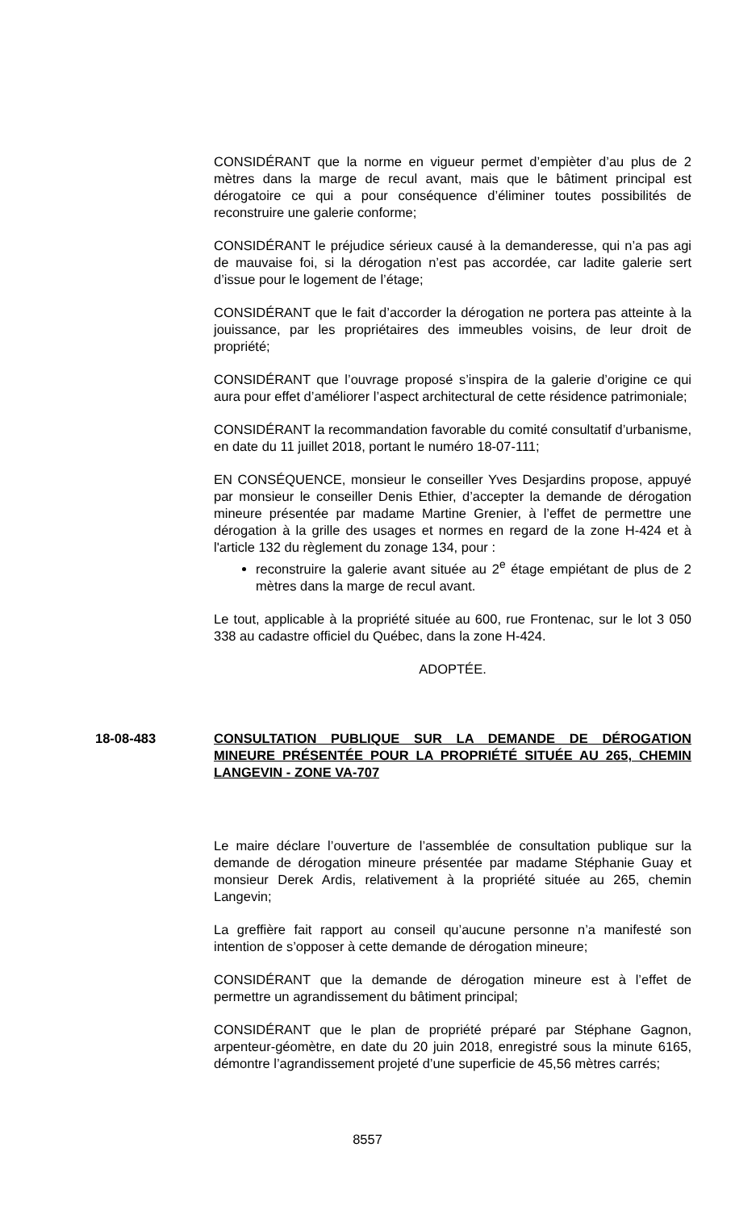CONSIDÉRANT que la norme en vigueur permet d’empièter d’au plus de 2 mètres dans la marge de recul avant, mais que le bâtiment principal est dérogatoire ce qui a pour conséquence d’éliminer toutes possibilités de reconstruire une galerie conforme;
CONSIDÉRANT le préjudice sérieux causé à la demanderesse, qui n’a pas agi de mauvaise foi, si la dérogation n’est pas accordée, car ladite galerie sert d’issue pour le logement de l’étage;
CONSIDÉRANT que le fait d’accorder la dérogation ne portera pas atteinte à la jouissance, par les propriétaires des immeubles voisins, de leur droit de propriété;
CONSIDÉRANT que l’ouvrage proposé s’inspira de la galerie d’origine ce qui aura pour effet d’améliorer l’aspect architectural de cette résidence patrimoniale;
CONSIDÉRANT la recommandation favorable du comité consultatif d’urbanisme, en date du 11 juillet 2018, portant le numéro 18-07-111;
EN CONSÉQUENCE, monsieur le conseiller Yves Desjardins propose, appuyé par monsieur le conseiller Denis Ethier, d’accepter la demande de dérogation mineure présentée par madame Martine Grenier, à l’effet de permettre une dérogation à la grille des usages et normes en regard de la zone H-424 et à l'article 132 du règlement du zonage 134, pour :
reconstruire la galerie avant située au 2<sup>e</sup> étage empiétant de plus de 2 mètres dans la marge de recul avant.
Le tout, applicable à la propriété située au 600, rue Frontenac, sur le lot 3 050 338 au cadastre officiel du Québec, dans la zone H-424.
ADOPTÉE.
18-08-483 CONSULTATION PUBLIQUE SUR LA DEMANDE DE DÉROGATION MINEURE PRÉSENTÉE POUR LA PROPRIÉTÉ SITUÉE AU 265, CHEMIN LANGEVIN - ZONE VA-707
Le maire déclare l’ouverture de l’assemblée de consultation publique sur la demande de dérogation mineure présentée par madame Stéphanie Guay et monsieur Derek Ardis, relativement à la propriété située au 265, chemin Langevin;
La greffière fait rapport au conseil qu’aucune personne n’a manifesté son intention de s’opposer à cette demande de dérogation mineure;
CONSIDÉRANT que la demande de dérogation mineure est à l’effet de permettre un agrandissement du bâtiment principal;
CONSIDÉRANT que le plan de propriété préparé par Stéphane Gagnon, arpenteur-géomètre, en date du 20 juin 2018, enregistré sous la minute 6165, démontre l’agrandissement projeté d’une superficie de 45,56 mètres carrés;
8557